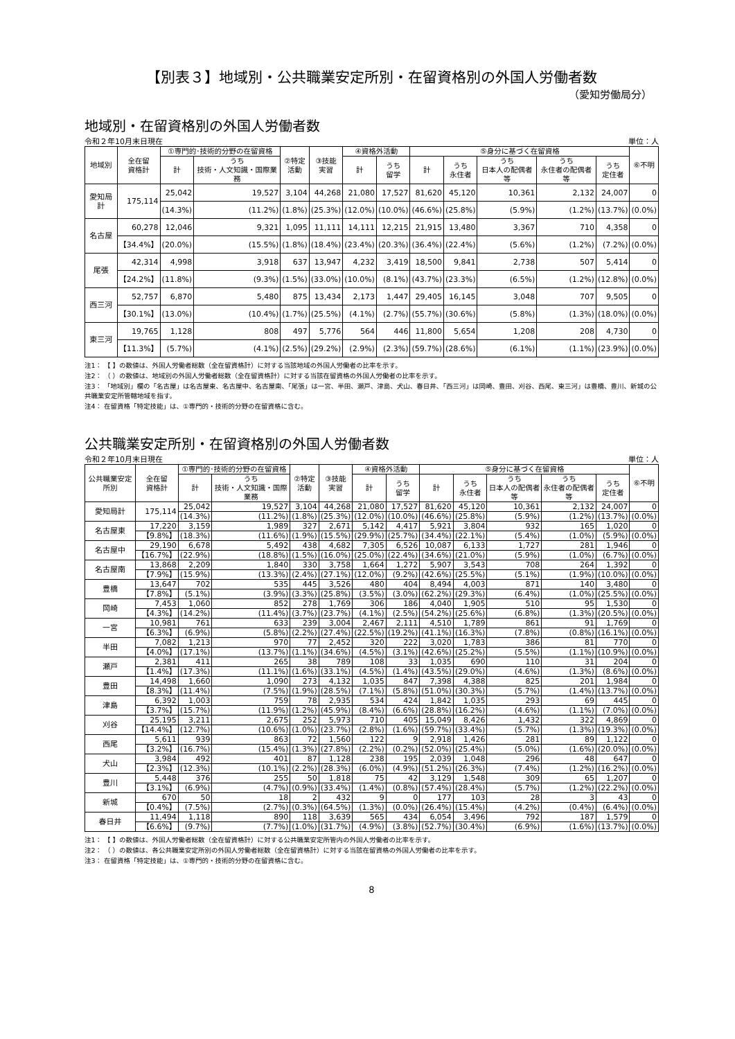【別表３】地域別・公共職業安定所別・在留資格別の外国人労働者数
（愛知労働局分）
地域別・在留資格別の外国人労働者数
令和２年10月末日現在 単位：人
| 地域別 | 全在留 資格計 | ①専門的･技術的分野の在留資格 | | ②特定 活動 | ③技能 実習 | ④資格外活動 | | ⑤身分に基づく在留資格 | | | | | ⑥不明 |
| --- | --- | --- | --- | --- | --- | --- | --- | --- | --- | --- | --- | --- | --- |
| | | 計 | うち 技術・人文知識・国際業務 | | | 計 | うち 留学 | 計 | うち 永住者 | うち 日本人の配偶者等 | うち 永住者の配偶者等 | うち 定住者 | |
| 愛知局計 | 175,114 | 25,042 | 19,527 | 3,104 | 44,268 | 21,080 | 17,527 | 81,620 | 45,120 | 10,361 | 2,132 | 24,007 | 0 |
| | | (14.3%) | (11.2%) | (1.8%) | (25.3%) | (12.0%) | (10.0%) | (46.6%) | (25.8%) | (5.9%) | (1.2%) | (13.7%) | (0.0%) |
| 名古屋 | 60,278 | 12,046 | 9,321 | 1,095 | 11,111 | 14,111 | 12,215 | 21,915 | 13,480 | 3,367 | 710 | 4,358 | 0 |
| | 【34.4%】 | (20.0%) | (15.5%) | (1.8%) | (18.4%) | (23.4%) | (20.3%) | (36.4%) | (22.4%) | (5.6%) | (1.2%) | (7.2%) | (0.0%) |
| 尾張 | 42,314 | 4,998 | 3,918 | 637 | 13,947 | 4,232 | 3,419 | 18,500 | 9,841 | 2,738 | 507 | 5,414 | 0 |
| | 【24.2%】 | (11.8%) | (9.3%) | (1.5%) | (33.0%) | (10.0%) | (8.1%) | (43.7%) | (23.3%) | (6.5%) | (1.2%) | (12.8%) | (0.0%) |
| 西三河 | 52,757 | 6,870 | 5,480 | 875 | 13,434 | 2,173 | 1,447 | 29,405 | 16,145 | 3,048 | 707 | 9,505 | 0 |
| | 【30.1%】 | (13.0%) | (10.4%) | (1.7%) | (25.5%) | (4.1%) | (2.7%) | (55.7%) | (30.6%) | (5.8%) | (1.3%) | (18.0%) | (0.0%) |
| 東三河 | 19,765 | 1,128 | 808 | 497 | 5,776 | 564 | 446 | 11,800 | 5,654 | 1,208 | 208 | 4,730 | 0 |
| | 【11.3%】 | (5.7%) | (4.1%) | (2.5%) | (29.2%) | (2.9%) | (2.3%) | (59.7%) | (28.6%) | (6.1%) | (1.1%) | (23.9%) | (0.0%) |
注1： 【 】の数値は、外国人労働者総数（全在留資格計）に対する当該地域の外国人労働者の比率を示す。
注2： （ ）の数値は、地域別の外国人労働者総数（全在留資格計）に対する当該在留資格の外国人労働者の比率を示す。
注3： 「地域別」欄の「名古屋」は名古屋東、名古屋中、名古屋南、「尾張」は一宮、半田、瀬戸、津島、犬山、春日井、「西三河」は岡崎、豊田、刈谷、西尾、東三河」は豊橋、豊川、新城の公共職業安定所管轄地域を指す。
注4： 在留資格「特定技能」は、①専門的・技術的分野の在留資格に含む。
公共職業安定所別・在留資格別の外国人労働者数
令和２年10月末日現在 単位：人
| 公共職業安定所別 | 全在留 資格計 | ①専門的･技術的分野の在留資格 | | ②特定 活動 | ③技能 実習 | ④資格外活動 | | ⑤身分に基づく在留資格 | | | | | ⑥不明 |
| --- | --- | --- | --- | --- | --- | --- | --- | --- | --- | --- | --- | --- | --- |
| | | 計 | うち 技術・人文知識・国際業務 | | | 計 | うち 留学 | 計 | うち 永住者 | うち 日本人の配偶者等 | うち 永住者の配偶者等 | うち 定住者 | |
| 愛知局計 | 175,114 | 25,042 | 19,527 | 3,104 | 44,268 | 21,080 | 17,527 | 81,620 | 45,120 | 10,361 | 2,132 | 24,007 | 0 |
| | | (14.3%) | (11.2%) | (1.8%) | (25.3%) | (12.0%) | (10.0%) | (46.6%) | (25.8%) | (5.9%) | (1.2%) | (13.7%) | (0.0%) |
| 名古屋東 | 17,220 | 3,159 | 1,989 | 327 | 2,671 | 5,142 | 4,417 | 5,921 | 3,804 | 932 | 165 | 1,020 | 0 |
| | 【9.8%】 | (18.3%) | (11.6%) | (1.9%) | (15.5%) | (29.9%) | (25.7%) | (34.4%) | (22.1%) | (5.4%) | (1.0%) | (5.9%) | (0.0%) |
| 名古屋中 | 29,190 | 6,678 | 5,492 | 438 | 4,682 | 7,305 | 6,526 | 10,087 | 6,133 | 1,727 | 281 | 1,946 | 0 |
| | 【16.7%】 | (22.9%) | (18.8%) | (1.5%) | (16.0%) | (25.0%) | (22.4%) | (34.6%) | (21.0%) | (5.9%) | (1.0%) | (6.7%) | (0.0%) |
| 名古屋南 | 13,868 | 2,209 | 1,840 | 330 | 3,758 | 1,664 | 1,272 | 5,907 | 3,543 | 708 | 264 | 1,392 | 0 |
| | 【7.9%】 | (15.9%) | (13.3%) | (2.4%) | (27.1%) | (12.0%) | (9.2%) | (42.6%) | (25.5%) | (5.1%) | (1.9%) | (10.0%) | (0.0%) |
| 豊橋 | 13,647 | 702 | 535 | 445 | 3,526 | 480 | 404 | 8,494 | 4,003 | 871 | 140 | 3,480 | 0 |
| | 【7.8%】 | (5.1%) | (3.9%) | (3.3%) | (25.8%) | (3.5%) | (3.0%) | (62.2%) | (29.3%) | (6.4%) | (1.0%) | (25.5%) | (0.0%) |
| 岡崎 | 7,453 | 1,060 | 852 | 278 | 1,769 | 306 | 186 | 4,040 | 1,905 | 510 | 95 | 1,530 | 0 |
| | 【4.3%】 | (14.2%) | (11.4%) | (3.7%) | (23.7%) | (4.1%) | (2.5%) | (54.2%) | (25.6%) | (6.8%) | (1.3%) | (20.5%) | (0.0%) |
| 一宮 | 10,981 | 761 | 633 | 239 | 3,004 | 2,467 | 2,111 | 4,510 | 1,789 | 861 | 91 | 1,769 | 0 |
| | 【6.3%】 | (6.9%) | (5.8%) | (2.2%) | (27.4%) | (22.5%) | (19.2%) | (41.1%) | (16.3%) | (7.8%) | (0.8%) | (16.1%) | (0.0%) |
| 半田 | 7,082 | 1,213 | 970 | 77 | 2,452 | 320 | 222 | 3,020 | 1,783 | 386 | 81 | 770 | 0 |
| | 【4.0%】 | (17.1%) | (13.7%) | (1.1%) | (34.6%) | (4.5%) | (3.1%) | (42.6%) | (25.2%) | (5.5%) | (1.1%) | (10.9%) | (0.0%) |
| 瀬戸 | 2,381 | 411 | 265 | 38 | 789 | 108 | 33 | 1,035 | 690 | 110 | 31 | 204 | 0 |
| | 【1.4%】 | (17.3%) | (11.1%) | (1.6%) | (33.1%) | (4.5%) | (1.4%) | (43.5%) | (29.0%) | (4.6%) | (1.3%) | (8.6%) | (0.0%) |
| 豊田 | 14,498 | 1,660 | 1,090 | 273 | 4,132 | 1,035 | 847 | 7,398 | 4,388 | 825 | 201 | 1,984 | 0 |
| | 【8.3%】 | (11.4%) | (7.5%) | (1.9%) | (28.5%) | (7.1%) | (5.8%) | (51.0%) | (30.3%) | (5.7%) | (1.4%) | (13.7%) | (0.0%) |
| 津島 | 6,392 | 1,003 | 759 | 78 | 2,935 | 534 | 424 | 1,842 | 1,035 | 293 | 69 | 445 | 0 |
| | 【3.7%】 | (15.7%) | (11.9%) | (1.2%) | (45.9%) | (8.4%) | (6.6%) | (28.8%) | (16.2%) | (4.6%) | (1.1%) | (7.0%) | (0.0%) |
| 刈谷 | 25,195 | 3,211 | 2,675 | 252 | 5,973 | 710 | 405 | 15,049 | 8,426 | 1,432 | 322 | 4,869 | 0 |
| | 【14.4%】 | (12.7%) | (10.6%) | (1.0%) | (23.7%) | (2.8%) | (1.6%) | (59.7%) | (33.4%) | (5.7%) | (1.3%) | (19.3%) | (0.0%) |
| 西尾 | 5,611 | 939 | 863 | 72 | 1,560 | 122 | 9 | 2,918 | 1,426 | 281 | 89 | 1,122 | 0 |
| | 【3.2%】 | (16.7%) | (15.4%) | (1.3%) | (27.8%) | (2.2%) | (0.2%) | (52.0%) | (25.4%) | (5.0%) | (1.6%) | (20.0%) | (0.0%) |
| 犬山 | 3,984 | 492 | 401 | 87 | 1,128 | 238 | 195 | 2,039 | 1,048 | 296 | 48 | 647 | 0 |
| | 【2.3%】 | (12.3%) | (10.1%) | (2.2%) | (28.3%) | (6.0%) | (4.9%) | (51.2%) | (26.3%) | (7.4%) | (1.2%) | (16.2%) | (0.0%) |
| 豊川 | 5,448 | 376 | 255 | 50 | 1,818 | 75 | 42 | 3,129 | 1,548 | 309 | 65 | 1,207 | 0 |
| | 【3.1%】 | (6.9%) | (4.7%) | (0.9%) | (33.4%) | (1.4%) | (0.8%) | (57.4%) | (28.4%) | (5.7%) | (1.2%) | (22.2%) | (0.0%) |
| 新城 | 670 | 50 | 18 | 2 | 432 | 9 | 0 | 177 | 103 | 28 | 3 | 43 | 0 |
| | 【0.4%】 | (7.5%) | (2.7%) | (0.3%) | (64.5%) | (1.3%) | (0.0%) | (26.4%) | (15.4%) | (4.2%) | (0.4%) | (6.4%) | (0.0%) |
| 春日井 | 11,494 | 1,118 | 890 | 118 | 3,639 | 565 | 434 | 6,054 | 3,496 | 792 | 187 | 1,579 | 0 |
| | 【6.6%】 | (9.7%) | (7.7%) | (1.0%) | (31.7%) | (4.9%) | (3.8%) | (52.7%) | (30.4%) | (6.9%) | (1.6%) | (13.7%) | (0.0%) |
注1： 【 】の数値は、外国人労働者総数（全在留資格計）に対する公共職業安定所管内の外国人労働者の比率を示す。
注2： （ ）の数値は、各公共職業安定所別の外国人労働者総数（全在留資格計）に対する当該在留資格の外国人労働者の比率を示す。
注3： 在留資格「特定技能」は、①専門的・技術的分野の在留資格に含む。
8